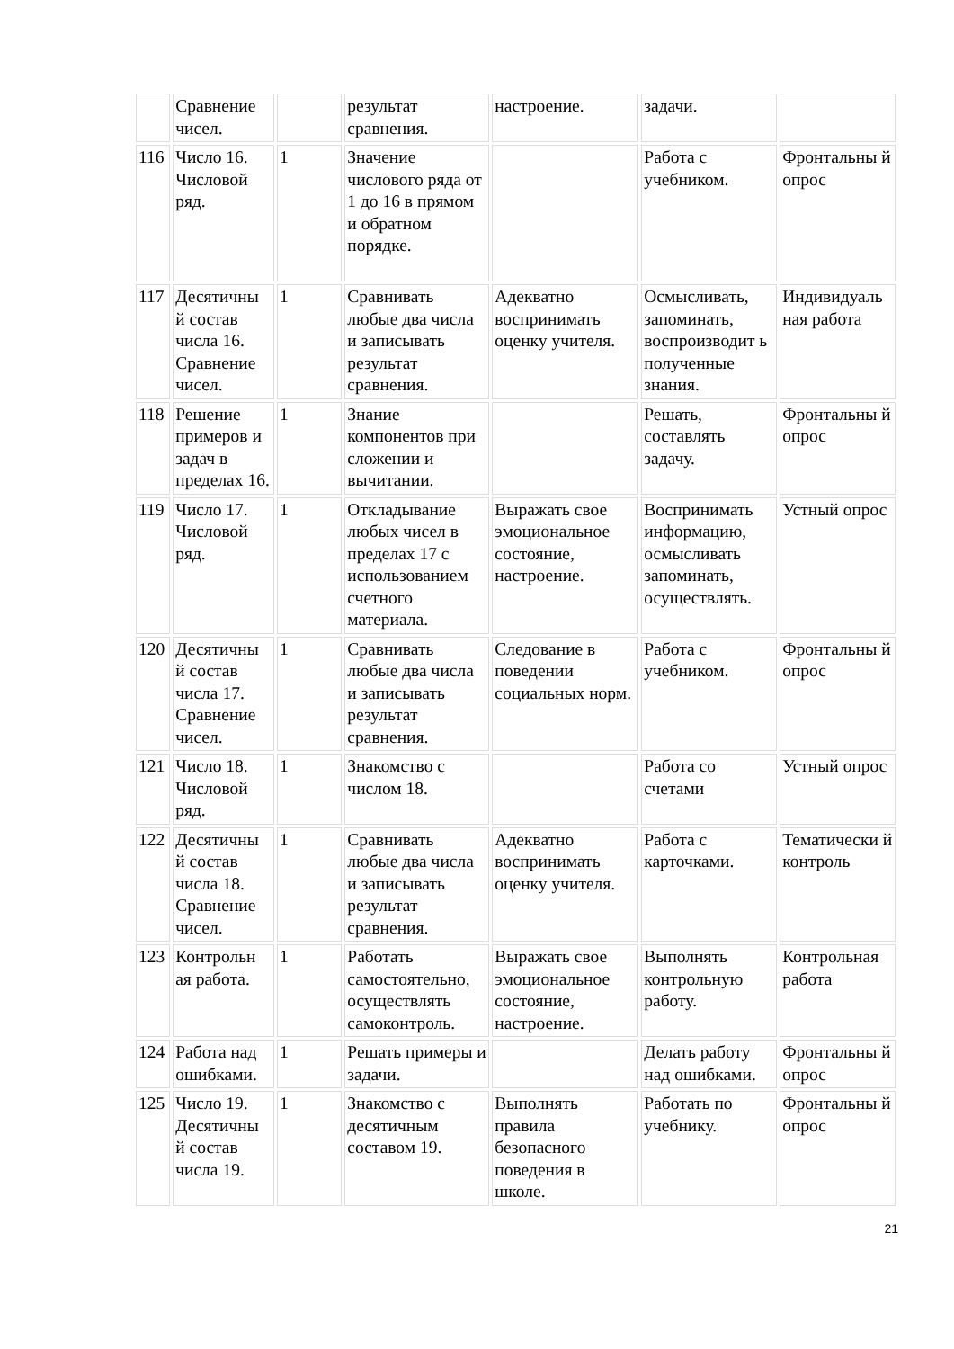| | Сравнение чисел. | | результат сравнения. | настроение. | задачи. | |
| 116 | Число 16. Числовой ряд. | 1 | Значение числового ряда от 1 до 16 в прямом и обратном порядке. | | Работа с учебником. | Фронтальны й опрос |
| 117 | Десятичны й состав числа 16. Сравнение чисел. | 1 | Сравнивать любые два числа и записывать результат сравнения. | Адекватно воспринимать оценку учителя. | Осмысливать, запоминать, воспроизводит ь полученные знания. | Индивидуаль ная работа |
| 118 | Решение примеров и задач в пределах 16. | 1 | Знание компонентов при сложении и вычитании. | | Решать, составлять задачу. | Фронтальны й опрос |
| 119 | Число 17. Числовой ряд. | 1 | Откладывание любых чисел в пределах 17 с использованием счетного материала. | Выражать свое эмоциональное состояние, настроение. | Воспринимать информацию, осмысливать запоминать, осуществлять. | Устный опрос |
| 120 | Десятичны й состав числа 17. Сравнение чисел. | 1 | Сравнивать любые два числа и записывать результат сравнения. | Следование в поведении социальных норм. | Работа с учебником. | Фронтальны й опрос |
| 121 | Число 18. Числовой ряд. | 1 | Знакомство с числом 18. | | Работа со счетами | Устный опрос |
| 122 | Десятичны й состав числа 18. Сравнение чисел. | 1 | Сравнивать любые два числа и записывать результат сравнения. | Адекватно воспринимать оценку учителя. | Работа с карточками. | Тематически й контроль |
| 123 | Контрольн ая работа. | 1 | Работать самостоятельно, осуществлять самоконтроль. | Выражать свое эмоциональное состояние, настроение. | Выполнять контрольную работу. | Контрольная работа |
| 124 | Работа над ошибками. | 1 | Решать примеры и задачи. | | Делать работу над ошибками. | Фронтальны й опрос |
| 125 | Число 19. Десятичны й состав числа 19. | 1 | Знакомство с десятичным составом 19. | Выполнять правила безопасного поведения в школе. | Работать по учебнику. | Фронтальны й опрос |
21